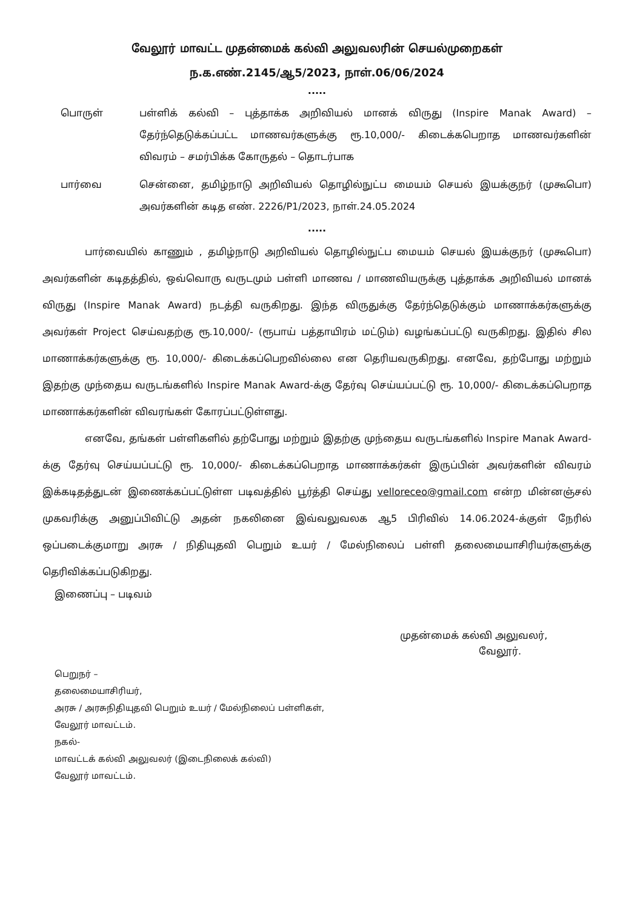வேலூர் மாவட்ட முதன்மைக் கல்வி அலுவலரின் செயல்முறைகள்
ந.க.எண்.2145/ஆ5/2023, நாள்.06/06/2024
.....
பொருள் பள்ளிக் கல்வி – புத்தாக்க அறிவியல் மானக் விருது (Inspire Manak Award) – தேர்ந்தெடுக்கப்பட்ட மாணவர்களுக்கு ரூ.10,000/- கிடைக்கபெறாத மாணவர்களின் விவரம் – சமர்பிக்க கோருதல் – தொடர்பாக
பார்வை சென்னை, தமிழ்நாடு அறிவியல் தொழில்நுட்ப மையம் செயல் இயக்குநர் (முகூபொ) அவர்களின் கடித எண். 2226/P1/2023, நாள்.24.05.2024
.....
பார்வையில் காணும் , தமிழ்நாடு அறிவியல் தொழில்நுட்ப மையம் செயல் இயக்குநர் (முகூபொ) அவர்களின் கடிதத்தில், ஒவ்வொரு வருடமும் பள்ளி மாணவ / மாணவியருக்கு புத்தாக்க அறிவியல் மானக் விருது (Inspire Manak Award) நடத்தி வருகிறது. இந்த விருதுக்கு தேர்ந்தெடுக்கும் மாணாக்கர்களுக்கு அவர்கள் Project செய்வதற்கு ரூ.10,000/- (ரூபாய் பத்தாயிரம் மட்டும்) வழங்கப்பட்டு வருகிறது. இதில் சில மாணாக்கர்களுக்கு ரூ. 10,000/- கிடைக்கப்பெறவில்லை என தெரியவருகிறது. எனவே, தற்போது மற்றும் இதற்கு முந்தைய வருடங்களில் Inspire Manak Award-க்கு தேர்வு செய்யப்பட்டு ரூ. 10,000/- கிடைக்கப்பெறாத மாணாக்கர்களின் விவரங்கள் கோரப்பட்டுள்ளது.
எனவே, தங்கள் பள்ளிகளில் தற்போது மற்றும் இதற்கு முந்தைய வருடங்களில் Inspire Manak Award-க்கு தேர்வு செய்யப்பட்டு ரூ. 10,000/- கிடைக்கப்பெறாத மாணாக்கர்கள் இருப்பின் அவர்களின் விவரம் இக்கடிதத்துடன் இணைக்கப்பட்டுள்ள படிவத்தில் பூர்த்தி செய்து velloreceo@gmail.com என்ற மின்னஞ்சல் முகவரிக்கு அனுப்பிவிட்டு அதன் நகலினை இவ்வலுவலக ஆ5 பிரிவில் 14.06.2024-க்குள் நேரில் ஒப்படைக்குமாறு அரசு / நிதியுதவி பெறும் உயர் / மேல்நிலைப் பள்ளி தலைமையாசிரியர்களுக்கு தெரிவிக்கப்படுகிறது.
இணைப்பு – படிவம்
முதன்மைக் கல்வி அலுவலர்,
வேலூர்.
பெறுநர் –
தலைமையாசிரியர்,
அரசு / அரசுநிதியுதவி பெறும் உயர் / மேல்நிலைப் பள்ளிகள்,
வேலூர் மாவட்டம்.
நகல்-
மாவட்டக் கல்வி அலுவலர் (இடைநிலைக் கல்வி)
வேலூர் மாவட்டம்.